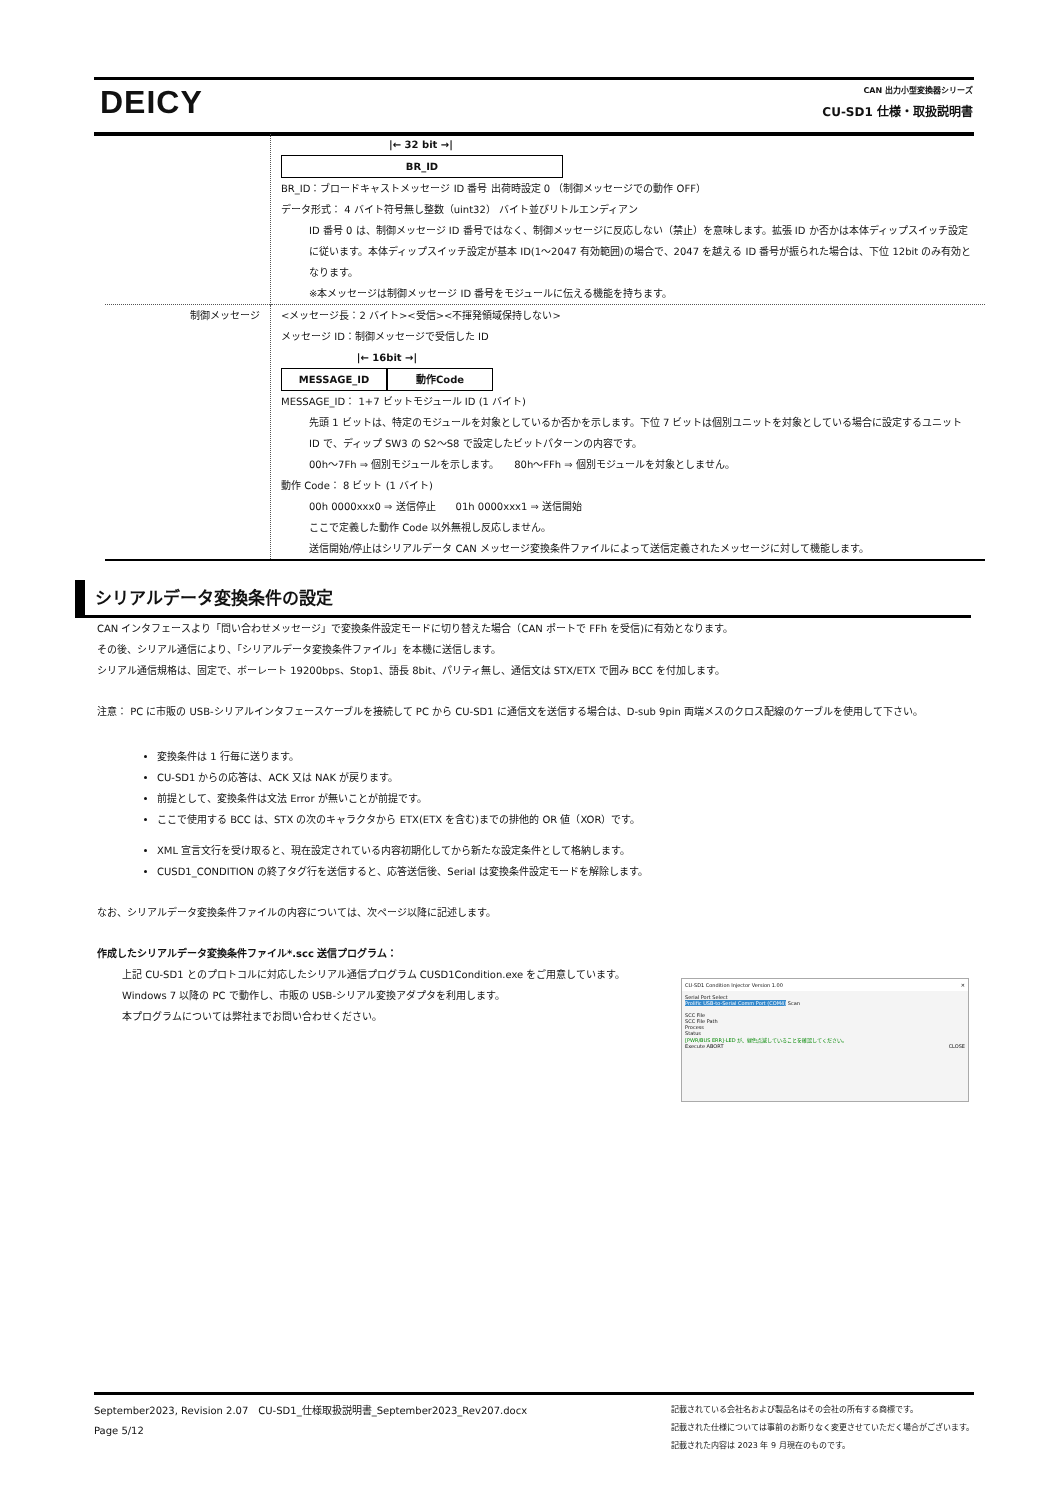DEICY CAN 出力小型変換器シリーズ
CU-SD1 仕様・取扱説明書
| | /← 32 bit →/ BR_ID BR_ID：ブロードキャストメッセージ ID 番号 出荷時設定 0 （制御メッセージでの動作 OFF） データ形式： 4 バイト符号無し整数（uint32） バイト並びリトルエンディアン ID 番号 0 は、制御メッセージ ID 番号ではなく、制御メッセージに反応しない（禁止）を意味します。拡張 ID か否かは本体ディップスイッチ設定に従います。本体ディップスイッチ設定が基本 ID(1～2047 有効範囲)の場合で、2047 を越える ID 番号が振られた場合は、下位 12bit のみ有効となります。 ※本メッセージは制御メッセージ ID 番号をモジュールに伝える機能を持ちます。 |
| 制御メッセージ | <メッセージ長：2 バイト><受信><不揮発領域保持しない> メッセージ ID：制御メッセージで受信した ID /← 16bit →/ MESSAGE_ID 動作Code MESSAGE_ID： 1+7 ビットモジュール ID (1 バイト) 先頭 1 ビットは、特定のモジュールを対象としているか否かを示します。下位 7 ビットは個別ユニットを対象としている場合に設定するユニット ID で、ディップ SW3 の S2～S8 で設定したビットパターンの内容です。 00h～7Fh ⇒ 個別モジュールを示します。 80h～FFh ⇒ 個別モジュールを対象としません。 動作 Code： 8 ビット (1 バイト) 00h 0000xxx0 ⇒ 送信停止 01h 0000xxx1 ⇒ 送信開始 ここで定義した動作 Code 以外無視し反応しません。 送信開始/停止はシリアルデータ CAN メッセージ変換条件ファイルによって送信定義されたメッセージに対して機能します。 |
シリアルデータ変換条件の設定
CAN インタフェースより「問い合わせメッセージ」で変換条件設定モードに切り替えた場合（CAN ポートで FFh を受信)に有効となります。
その後、シリアル通信により、「シリアルデータ変換条件ファイル」を本機に送信します。
シリアル通信規格は、固定で、ボーレート 19200bps、Stop1、語長 8bit、パリティ無し、通信文は STX/ETX で囲み BCC を付加します。
注意： PC に市販の USB-シリアルインタフェースケーブルを接続して PC から CU-SD1 に通信文を送信する場合は、D-sub 9pin 両端メスのクロス配線のケーブルを使用して下さい。
変換条件は 1 行毎に送ります。
CU-SD1 からの応答は、ACK 又は NAK が戻ります。
前提として、変換条件は文法 Error が無いことが前提です。
ここで使用する BCC は、STX の次のキャラクタから ETX(ETX を含む)までの排他的 OR 値（XOR）です。
XML 宣言文行を受け取ると、現在設定されている内容初期化してから新たな設定条件として格納します。
CUSD1_CONDITION の終了タグ行を送信すると、応答送信後、Serial は変換条件設定モードを解除します。
なお、シリアルデータ変換条件ファイルの内容については、次ページ以降に記述します。
作成したシリアルデータ変換条件ファイル*.scc 送信プログラム：
上記 CU-SD1 とのプロトコルに対応したシリアル通信プログラム CUSD1Condition.exe をご用意しています。
Windows 7 以降の PC で動作し、市販の USB-シリアル変換アダプタを利用します。
本プログラムについては弊社までお問い合わせください。
CU-SD1 Condition Injector Version 1.00 ✕
Serial Port Select
Prolific USB-to-Serial Comm Port (COM4) Scan
SCC File
SCC File Path
Process
Status
[PWR/BUS ERR]-LED が、緑色点滅していることを確認してください。
Execute ABORT CLOSE
September2023, Revision 2.07　CU-SD1_仕様取扱説明書_September2023_Rev207.docx
Page 5/12
記載されている会社名および製品名はその会社の所有する商標です。
記載された仕様については事前のお断りなく変更させていただく場合がございます。
記載された内容は 2023 年 9 月現在のものです。